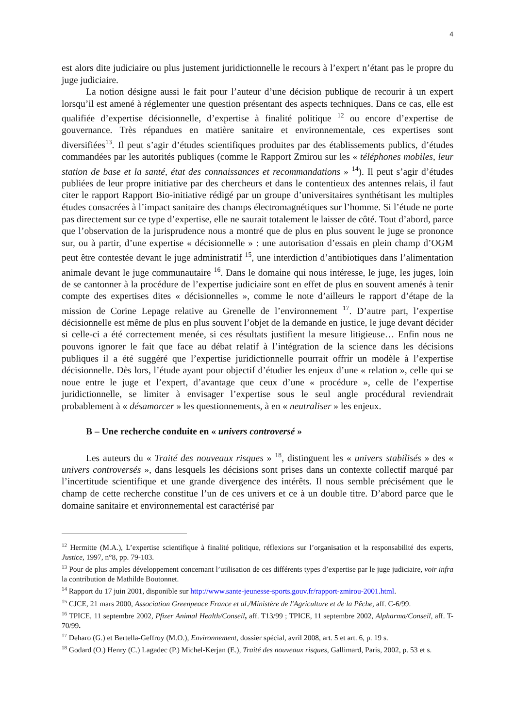4
est alors dite judiciaire ou plus justement juridictionnelle le recours à l’expert n’étant pas le propre du juge judiciaire.
La notion désigne aussi le fait pour l’auteur d’une décision publique de recourir à un expert lorsqu’il est amené à réglementer une question présentant des aspects techniques. Dans ce cas, elle est qualifiée d’expertise décisionnelle, d’expertise à finalité politique <sup>12</sup> ou encore d’expertise de gouvernance. Très répandues en matière sanitaire et environnementale, ces expertises sont diversifiées<sup>13</sup>. Il peut s’agir d’études scientifiques produites par des établissements publics, d’études commandées par les autorités publiques (comme le Rapport Zmirou sur les « téléphones mobiles, leur station de base et la santé, état des connaissances et recommandations » <sup>14</sup>). Il peut s’agir d’études publiées de leur propre initiative par des chercheurs et dans le contentieux des antennes relais, il faut citer le rapport Rapport Bio-initiative rédigé par un groupe d’universitaires synthétisant les multiples études consacrées à l’impact sanitaire des champs électromagnétiques sur l’homme. Si l’étude ne porte pas directement sur ce type d’expertise, elle ne saurait totalement le laisser de côté. Tout d’abord, parce que l’observation de la jurisprudence nous a montré que de plus en plus souvent le juge se prononce sur, ou à partir, d’une expertise « décisionnelle » : une autorisation d’essais en plein champ d’OGM peut être contestée devant le juge administratif <sup>15</sup>, une interdiction d’antibiotiques dans l’alimentation animale devant le juge communautaire <sup>16</sup>. Dans le domaine qui nous intéresse, le juge, les juges, loin de se cantonner à la procédure de l’expertise judiciaire sont en effet de plus en souvent amenés à tenir compte des expertises dites « décisionnelles », comme le note d’ailleurs le rapport d’étape de la mission de Corine Lepage relative au Grenelle de l’environnement <sup>17</sup>. D’autre part, l’expertise décisionnelle est même de plus en plus souvent l’objet de la demande en justice, le juge devant décider si celle-ci a été correctement menée, si ces résultats justifient la mesure litigieuse… Enfin nous ne pouvons ignorer le fait que face au débat relatif à l’intégration de la science dans les décisions publiques il a été suggéré que l’expertise juridictionnelle pourrait offrir un modèle à l’expertise décisionnelle. Dès lors, l’étude ayant pour objectif d’étudier les enjeux d’une « relation », celle qui se noue entre le juge et l’expert, d’avantage que ceux d’une « procédure », celle de l’expertise juridictionnelle, se limiter à envisager l’expertise sous le seul angle procédural reviendrait probablement à « désamorcer » les questionnements, à en « neutraliser » les enjeux.
B – Une recherche conduite en « univers controversé »
Les auteurs du « Traité des nouveaux risques » <sup>18</sup>, distinguent les « univers stabilisés » des « univers controversés », dans lesquels les décisions sont prises dans un contexte collectif marqué par l’incertitude scientifique et une grande divergence des intérêts. Il nous semble précisément que le champ de cette recherche constitue l’un de ces univers et ce à un double titre. D’abord parce que le domaine sanitaire et environnemental est caractérisé par
<sup>12</sup> Hermitte (M.A.), L’expertise scientifique à finalité politique, réflexions sur l’organisation et la responsabilité des experts, Justice, 1997, n°8, pp. 79-103.
<sup>13</sup> Pour de plus amples développement concernant l’utilisation de ces différents types d’expertise par le juge judiciaire, voir infra la contribution de Mathilde Boutonnet.
<sup>14</sup> Rapport du 17 juin 2001, disponible sur http://www.sante-jeunesse-sports.gouv.fr/rapport-zmirou-2001.html.
<sup>15</sup> CJCE, 21 mars 2000, Association Greenpeace France et al./Ministère de l'Agriculture et de la Pêche, aff. C-6/99.
<sup>16</sup> TPICE, 11 septembre 2002, Pfizer Animal Health/Conseil, aff. T13/99 ; TPICE, 11 septembre 2002, Alpharma/Conseil, aff. T-70/99.
<sup>17</sup> Deharo (G.) et Bertella-Geffroy (M.O.), Environnement, dossier spécial, avril 2008, art. 5 et art. 6, p. 19 s.
<sup>18</sup> Godard (O.) Henry (C.) Lagadec (P.) Michel-Kerjan (E.), Traité des nouveaux risques, Gallimard, Paris, 2002, p. 53 et s.